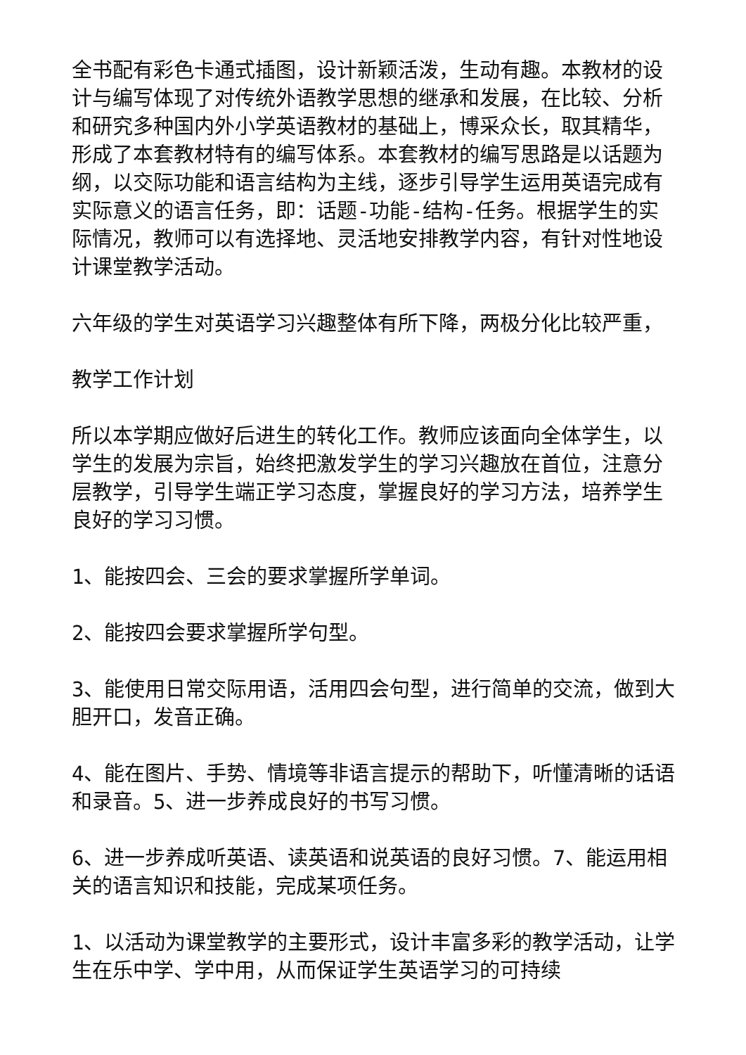全书配有彩色卡通式插图，设计新颖活泼，生动有趣。本教材的设计与编写体现了对传统外语教学思想的继承和发展，在比较、分析和研究多种国内外小学英语教材的基础上，博采众长，取其精华，形成了本套教材特有的编写体系。本套教材的编写思路是以话题为纲，以交际功能和语言结构为主线，逐步引导学生运用英语完成有实际意义的语言任务，即：话题-功能-结构-任务。根据学生的实际情况，教师可以有选择地、灵活地安排教学内容，有针对性地设计课堂教学活动。
六年级的学生对英语学习兴趣整体有所下降，两极分化比较严重，
教学工作计划
所以本学期应做好后进生的转化工作。教师应该面向全体学生，以学生的发展为宗旨，始终把激发学生的学习兴趣放在首位，注意分层教学，引导学生端正学习态度，掌握良好的学习方法，培养学生良好的学习习惯。
1、能按四会、三会的要求掌握所学单词。
2、能按四会要求掌握所学句型。
3、能使用日常交际用语，活用四会句型，进行简单的交流，做到大胆开口，发音正确。
4、能在图片、手势、情境等非语言提示的帮助下，听懂清晰的话语和录音。5、进一步养成良好的书写习惯。
6、进一步养成听英语、读英语和说英语的良好习惯。7、能运用相关的语言知识和技能，完成某项任务。
1、以活动为课堂教学的主要形式，设计丰富多彩的教学活动，让学生在乐中学、学中用，从而保证学生英语学习的可持续